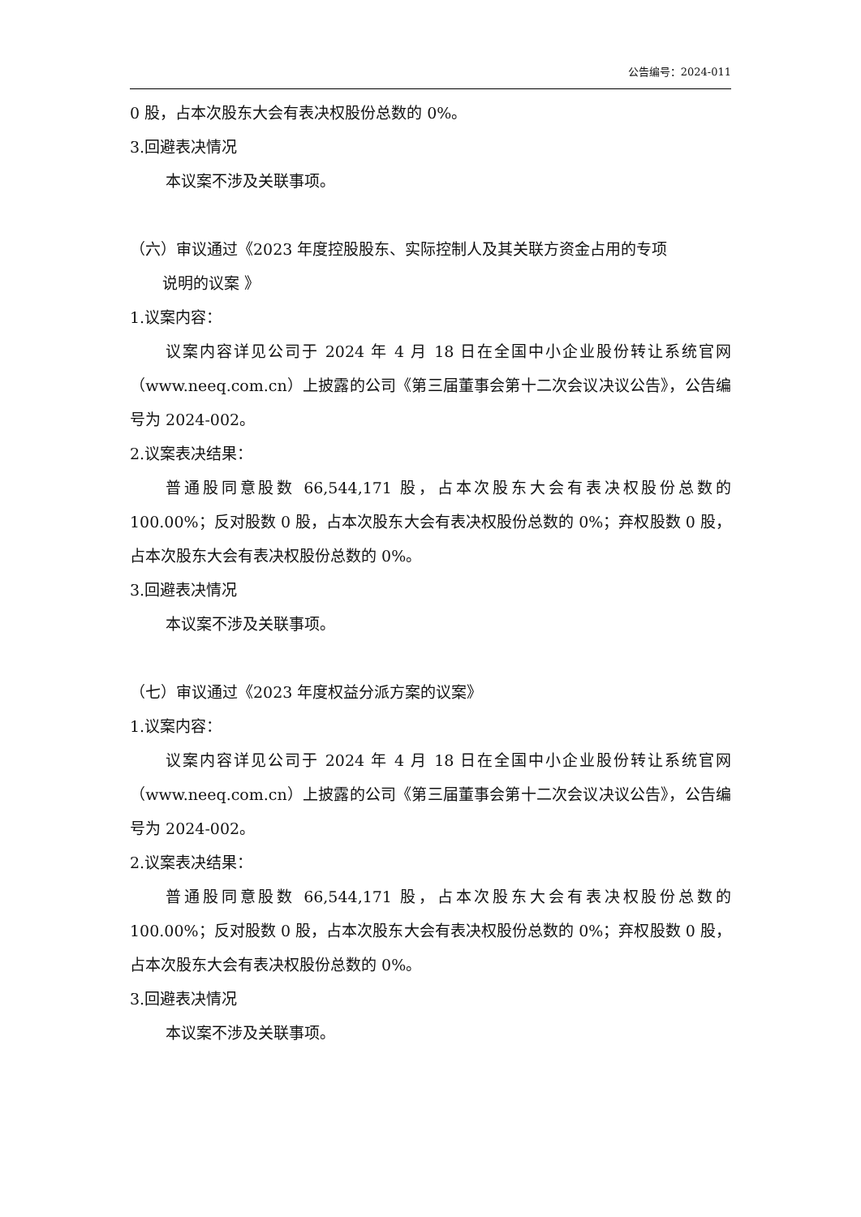公告编号：2024-011
0 股，占本次股东大会有表决权股份总数的 0%。
3.回避表决情况
本议案不涉及关联事项。
（六）审议通过《2023 年度控股股东、实际控制人及其关联方资金占用的专项
说明的议案 》
1.议案内容：
议案内容详见公司于 2024 年 4 月 18 日在全国中小企业股份转让系统官网（www.neeq.com.cn）上披露的公司《第三届董事会第十二次会议决议公告》，公告编号为 2024-002。
2.议案表决结果：
普通股同意股数 66,544,171 股，占本次股东大会有表决权股份总数的 100.00%；反对股数 0 股，占本次股东大会有表决权股份总数的 0%；弃权股数 0 股，占本次股东大会有表决权股份总数的 0%。
3.回避表决情况
本议案不涉及关联事项。
（七）审议通过《2023 年度权益分派方案的议案》
1.议案内容：
议案内容详见公司于 2024 年 4 月 18 日在全国中小企业股份转让系统官网（www.neeq.com.cn）上披露的公司《第三届董事会第十二次会议决议公告》，公告编号为 2024-002。
2.议案表决结果：
普通股同意股数 66,544,171 股，占本次股东大会有表决权股份总数的 100.00%；反对股数 0 股，占本次股东大会有表决权股份总数的 0%；弃权股数 0 股，占本次股东大会有表决权股份总数的 0%。
3.回避表决情况
本议案不涉及关联事项。